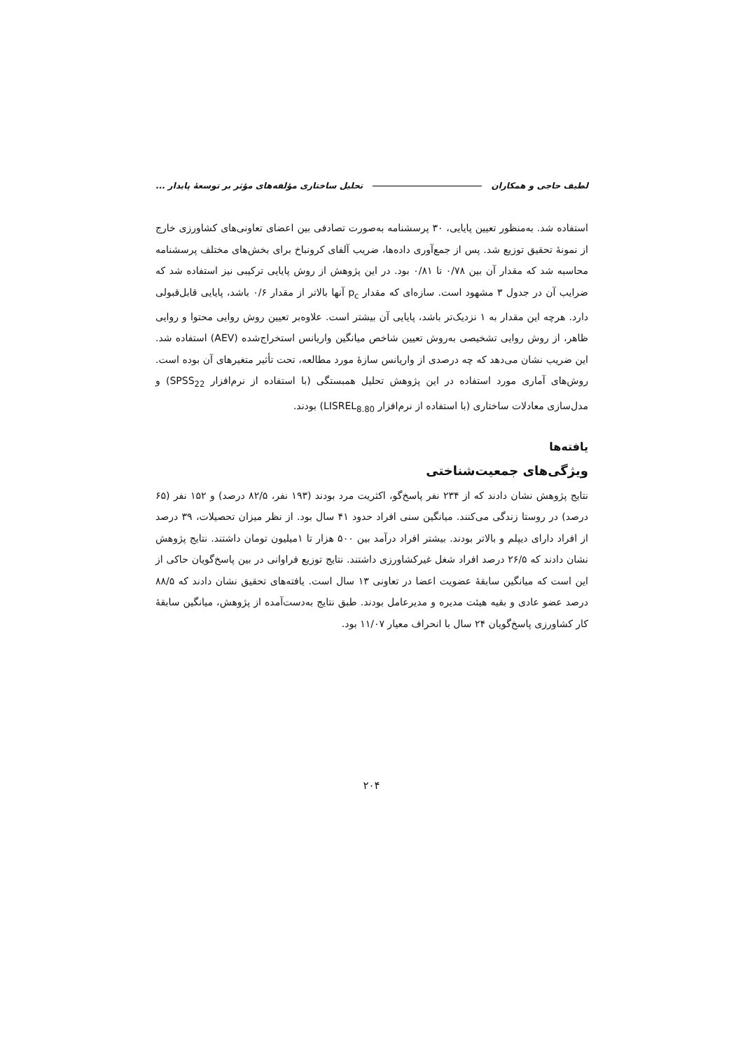لطیف حاجی و همکاران تحلیل ساختاری مؤلفه‌های مؤثر بر توسعهٔ پایدار ...
استفاده شد. به‌منظور تعیین پایایی، ۳۰ پرسشنامه به‌صورت تصادفی بین اعضای تعاونی‌های کشاورزی خارج از نمونهٔ تحقیق توزیع شد. پس از جمع‌آوری داده‌ها، ضریب آلفای کرونباخ برای بخش‌های مختلف پرسشنامه محاسبه شد که مقدار آن بین ۰/۷۸ تا ۰/۸۱ بود. در این پژوهش از روش پایایی ترکیبی نیز استفاده شد که ضرایب آن در جدول ۳ مشهود است. سازه‌ای که مقدار p<sub>c</sub> آنها بالاتر از مقدار ۰/۶ باشد، پایایی قابل‌قبولی دارد. هرچه این مقدار به ۱ نزدیک‌تر باشد، پایایی آن بیشتر است. علاوه‌بر تعیین روش روایی محتوا و روایی ظاهر، از روش روایی تشخیصی به‌روش تعیین شاخص میانگین واریانس استخراج‌شده (AEV) استفاده شد. این ضریب نشان می‌دهد که چه درصدی از واریانس سازهٔ مورد مطالعه، تحت تأثیر متغیرهای آن بوده است. روش‌های آماری مورد استفاده در این پژوهش تحلیل همبستگی (با استفاده از نرم‌افزار SPSS<sub>22</sub>) و مدل‌سازی معادلات ساختاری (با استفاده از نرم‌افزار LISREL<sub>8.80</sub>) بودند.
یافته‌ها
ویژگی‌های جمعیت‌شناختی
نتایج پژوهش نشان دادند که از ۲۳۴ نفر پاسخ‌گو، اکثریت مرد بودند (۱۹۳ نفر، ۸۲/۵ درصد) و ۱۵۲ نفر (۶۵ درصد) در روستا زندگی می‌کنند. میانگین سنی افراد حدود ۴۱ سال بود. از نظر میزان تحصیلات، ۳۹ درصد از افراد دارای دیپلم و بالاتر بودند. بیشتر افراد درآمد بین ۵۰۰ هزار تا ۱میلیون تومان داشتند. نتایج پژوهش نشان دادند که ۲۶/۵ درصد افراد شغل غیرکشاورزی داشتند. نتایج توزیع فراوانی در بین پاسخ‌گویان حاکی از این است که میانگین سابقهٔ عضویت اعضا در تعاونی ۱۳ سال است. یافته‌های تحقیق نشان دادند که ۸۸/۵ درصد عضو عادی و بقیه هیئت مدیره و مدیرعامل بودند. طبق نتایج به‌دست‌آمده از پژوهش، میانگین سابقهٔ کار کشاورزی پاسخ‌گویان ۲۴ سال با انحراف معیار ۱۱/۰۷ بود.
۲۰۴